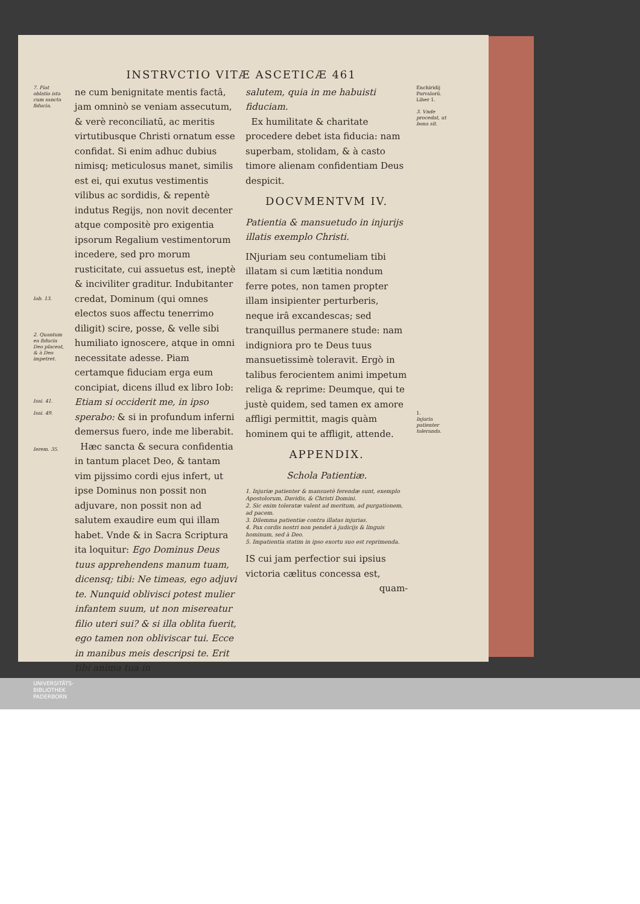INSTRVCTIO VITÆ ASCETICÆ 461
7. Fiat oblatio ista cum sancta fiducia.
Iob. 13.
2. Quantum ea fiducia Deo placeat, & à Deo impetret.
Isai. 41.
Isai. 49.
Ierem. 35.
ne cum benignitate mentis factâ, jam omninò se veniam assecutum, & verè reconciliatū, ac meritis virtutibusque Christi ornatum esse confidat. Si enim adhuc dubius nimisq; meticulosus manet, similis est ei, qui exutus vestimentis vilibus ac sordidis, & repentè indutus Regijs, non novit decenter atque compositè pro exigentia ipsorum Regalium vestimentorum incedere, sed pro morum rusticitate, cui assuetus est, ineptè & inciviliter graditur. Indubitanter credat, Dominum (qui omnes electos suos affectu tenerrimo diligit) scire, posse, & velle sibi humiliato ignoscere, atque in omni necessitate adesse. Piam certamque fiduciam erga eum concipiat, dicens illud ex libro Iob: Etiam si occiderit me, in ipso sperabo: & si in profundum inferni demersus fuero, inde me liberabit.
Hæc sancta & secura confidentia in tantum placet Deo, & tantam vim pijssimo cordi ejus infert, ut ipse Dominus non possit non adjuvare, non possit non ad salutem exaudire eum qui illam habet. Vnde & in Sacra Scriptura ita loquitur: Ego Dominus Deus tuus apprehendens manum tuam, dicensq; tibi: Ne timeas, ego adjuvi te. Nunquid oblivisci potest mulier infantem suum, ut non misereatur filio uteri sui? & si illa oblita fuerit, ego tamen non obliviscar tui. Ecce in manibus meis descripsi te. Erit tibi anima tua in
salutem, quia in me habuisti fiduciam.
Ex humilitate & charitate procedere debet ista fiducia: nam superbam, stolidam, & à casto timore alienam confidentiam Deus despicit.
DOCVMENTVM IV.
Patientia & mansuetudo in injurijs illatis exemplo Christi.
INjuriam seu contumeliam tibi illatam si cum lætitia nondum ferre potes, non tamen propter illam insipienter perturberis, neque irâ excandescas; sed tranquillus permanere stude: nam indigniora pro te Deus tuus mansuetissimè toleravit. Ergò in talibus ferocientem animi impetum religa & reprime: Deumque, qui te justè quidem, sed tamen ex amore affligi permittit, magis quàm hominem qui te affligit, attende.
APPENDIX.
Schola Patientiæ.
1. Injuriæ patienter & mansuetè ferendæ sunt, exemplo Apostolorum, Davidis, & Christi Domini.
2. Sic enim toleratæ valent ad meritum, ad purgationem, ad pacem.
3. Dilemma patientiæ contra illatas injurias.
4. Pax cordis nostri non pendet à judicijs & linguis hominum, sed à Deo.
5. Impatientia statim in ipso exortu suo est reprimenda.
IS cui jam perfectior sui ipsius victoria cælitus concessa est,
quam-
Enchiridij Parvalorū. Liber 1.
3. Vnde procedat, ut bona sit.
1.
Injuria patienter toleranda.
UNIVERSITÄTS-
BIBLIOTHEK
PADERBORN